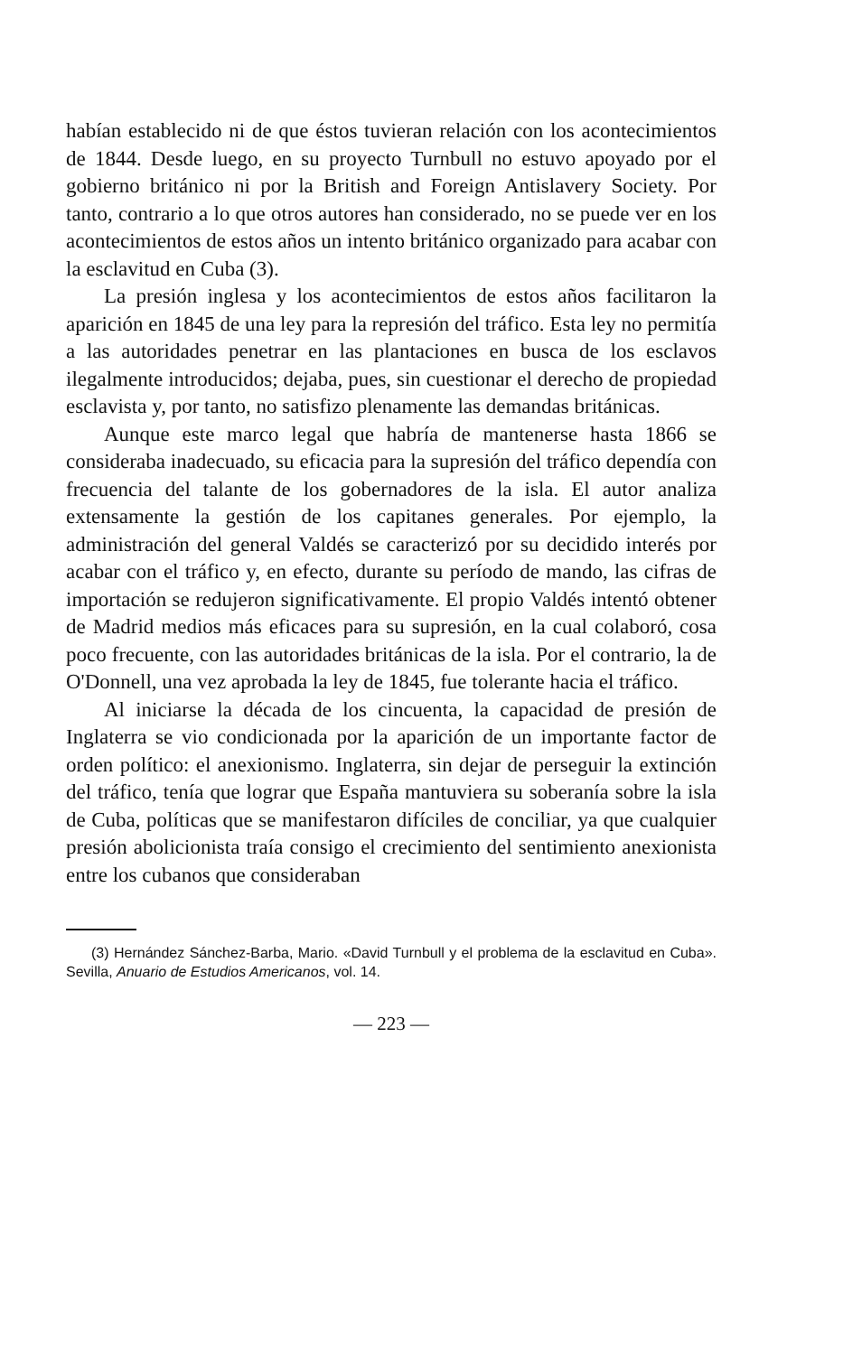habían establecido ni de que éstos tuvieran relación con los acontecimientos de 1844. Desde luego, en su proyecto Turnbull no estuvo apoyado por el gobierno británico ni por la British and Foreign Antislavery Society. Por tanto, contrario a lo que otros autores han considerado, no se puede ver en los acontecimientos de estos años un intento británico organizado para acabar con la esclavitud en Cuba (3).
La presión inglesa y los acontecimientos de estos años facilitaron la aparición en 1845 de una ley para la represión del tráfico. Esta ley no permitía a las autoridades penetrar en las plantaciones en busca de los esclavos ilegalmente introducidos; dejaba, pues, sin cuestionar el derecho de propiedad esclavista y, por tanto, no satisfizo plenamente las demandas británicas.
Aunque este marco legal que habría de mantenerse hasta 1866 se consideraba inadecuado, su eficacia para la supresión del tráfico dependía con frecuencia del talante de los gobernadores de la isla. El autor analiza extensamente la gestión de los capitanes generales. Por ejemplo, la administración del general Valdés se caracterizó por su decidido interés por acabar con el tráfico y, en efecto, durante su período de mando, las cifras de importación se redujeron significativamente. El propio Valdés intentó obtener de Madrid medios más eficaces para su supresión, en la cual colaboró, cosa poco frecuente, con las autoridades británicas de la isla. Por el contrario, la de O'Donnell, una vez aprobada la ley de 1845, fue tolerante hacia el tráfico.
Al iniciarse la década de los cincuenta, la capacidad de presión de Inglaterra se vio condicionada por la aparición de un importante factor de orden político: el anexionismo. Inglaterra, sin dejar de perseguir la extinción del tráfico, tenía que lograr que España mantuviera su soberanía sobre la isla de Cuba, políticas que se manifestaron difíciles de conciliar, ya que cualquier presión abolicionista traía consigo el crecimiento del sentimiento anexionista entre los cubanos que consideraban
(3) Hernández Sánchez-Barba, Mario. «David Turnbull y el problema de la esclavitud en Cuba». Sevilla, Anuario de Estudios Americanos, vol. 14.
— 223 —